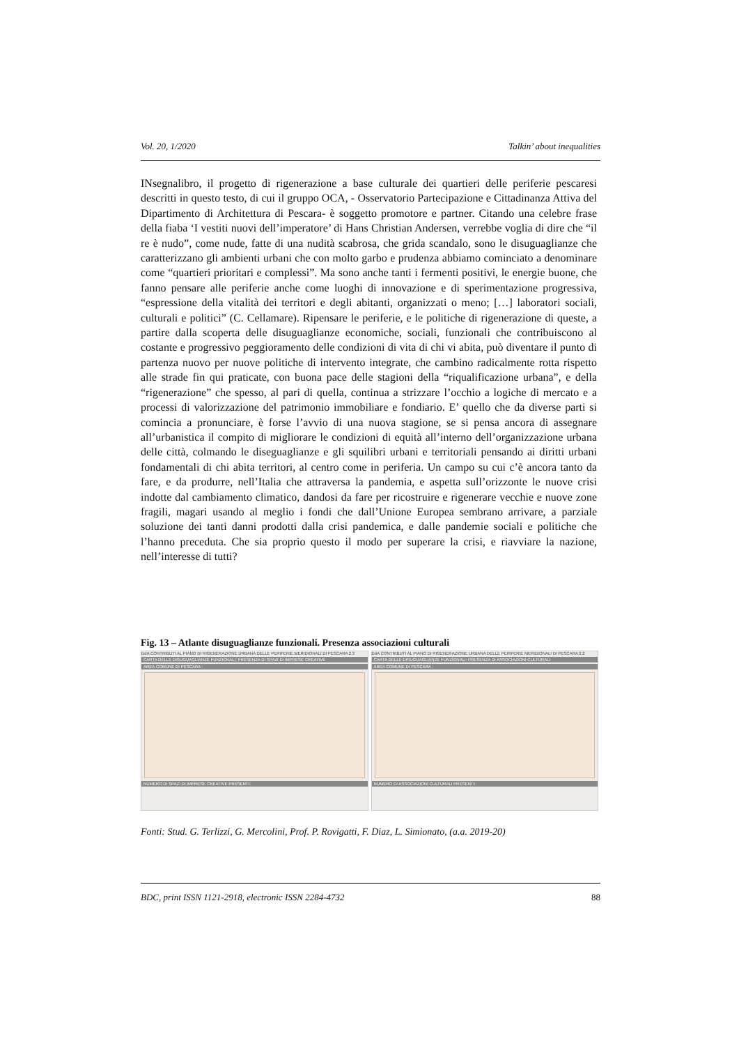Vol. 20, 1/2020 Talkin’ about inequalities
INsegnalibro, il progetto di rigenerazione a base culturale dei quartieri delle periferie pescaresi descritti in questo testo, di cui il gruppo OCA, - Osservatorio Partecipazione e Cittadinanza Attiva del Dipartimento di Architettura di Pescara- è soggetto promotore e partner. Citando una celebre frase della fiaba ‘I vestiti nuovi dell’imperatore’ di Hans Christian Andersen, verrebbe voglia di dire che “il re è nudo”, come nude, fatte di una nudità scabrosa, che grida scandalo, sono le disuguaglianze che caratterizzano gli ambienti urbani che con molto garbo e prudenza abbiamo cominciato a denominare come “quartieri prioritari e complessi”. Ma sono anche tanti i fermenti positivi, le energie buone, che fanno pensare alle periferie anche come luoghi di innovazione e di sperimentazione progressiva, “espressione della vitalità dei territori e degli abitanti, organizzati o meno; […] laboratori sociali, culturali e politici” (C. Cellamare). Ripensare le periferie, e le politiche di rigenerazione di queste, a partire dalla scoperta delle disuguaglianze economiche, sociali, funzionali che contribuiscono al costante e progressivo peggioramento delle condizioni di vita di chi vi abita, può diventare il punto di partenza nuovo per nuove politiche di intervento integrate, che cambino radicalmente rotta rispetto alle strade fin qui praticate, con buona pace delle stagioni della “riqualificazione urbana”, e della “rigenerazione” che spesso, al pari di quella, continua a strizzare l’occhio a logiche di mercato e a processi di valorizzazione del patrimonio immobiliare e fondiario. E’ quello che da diverse parti si comincia a pronunciare, è forse l’avvio di una nuova stagione, se si pensa ancora di assegnare all’urbanistica il compito di migliorare le condizioni di equità all’interno dell’organizzazione urbana delle città, colmando le diseguaglianze e gli squilibri urbani e territoriali pensando ai diritti urbani fondamentali di chi abita territori, al centro come in periferia. Un campo su cui c’è ancora tanto da fare, e da produrre, nell’Italia che attraversa la pandemia, e aspetta sull’orizzonte le nuove crisi indotte dal cambiamento climatico, dandosi da fare per ricostruire e rigenerare vecchie e nuove zone fragili, magari usando al meglio i fondi che dall’Unione Europea sembrano arrivare, a parziale soluzione dei tanti danni prodotti dalla crisi pandemica, e dalle pandemie sociali e politiche che l’hanno preceduta. Che sia proprio questo il modo per superare la crisi, e riavviare la nazione, nell’interesse di tutti?
Fig. 13 – Atlante disuguaglianze funzionali. Presenza associazioni culturali
DdA CONTRIBUTI AL PIANO DI RIGENERAZIONE URBANA DELLE PERIFERIE MERIDIONALI DI PESCARA 2.3
CARTA DELLE DISUGUAGLIANZE FUNZIONALI: PRESENZA DI SPAZI DI IMPRESE CREATIVE
AREA COMUNE DI PESCARA :
NUMERO DI SPAZI DI IMPRESE CREATIVE PRESENTI:
DdA CONTRIBUTI AL PIANO DI RIGENERAZIONE URBANA DELLE PERIFERIE MERIDIONALI DI PESCARA 2.2
CARTA DELLE DISUGUAGLIANZE FUNZIONALI: PRESENZA DI ASSOCIAZIONI CULTURALI
AREA COMUNE DI PESCARA :
NUMERO DI ASSOCIAZIONI CULTURALI PRESENTI:
Fonti: Stud. G. Terlizzi, G. Mercolini, Prof. P. Rovigatti, F. Diaz, L. Simionato, (a.a. 2019-20)
BDC, print ISSN 1121-2918, electronic ISSN 2284-4732 88